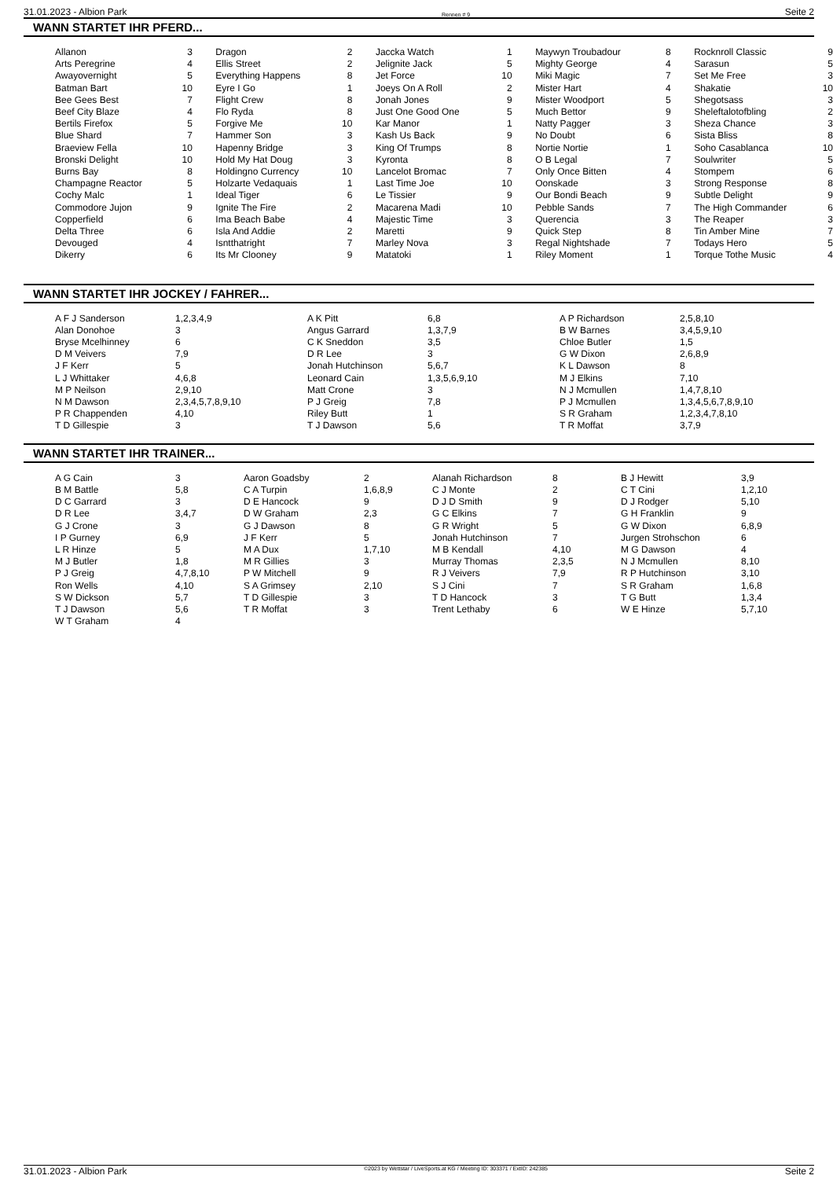31.01.2023 - Albion Park Rennen # 9 Seite 2
WANN STARTET IHR PFERD...
| Allanon | 3 | | Dragon | 2 | | Jaccka Watch | 1 | | Maywyn Troubadour | 8 | | Rocknroll Classic | 9 |
| Arts Peregrine | 4 | | Ellis Street | 2 | | Jelignite Jack | 5 | | Mighty George | 4 | | Sarasun | 5 |
| Awayovernight | 5 | | Everything Happens | 8 | | Jet Force | 10 | | Miki Magic | 7 | | Set Me Free | 3 |
| Batman Bart | 10 | | Eyre I Go | 1 | | Joeys On A Roll | 2 | | Mister Hart | 4 | | Shakatie | 10 |
| Bee Gees Best | 7 | | Flight Crew | 8 | | Jonah Jones | 9 | | Mister Woodport | 5 | | Shegotsass | 3 |
| Beef City Blaze | 4 | | Flo Ryda | 8 | | Just One Good One | 5 | | Much Bettor | 9 | | Sheleftalotofbling | 2 |
| Bertils Firefox | 5 | | Forgive Me | 10 | | Kar Manor | 1 | | Natty Pagger | 3 | | Sheza Chance | 3 |
| Blue Shard | 7 | | Hammer Son | 3 | | Kash Us Back | 9 | | No Doubt | 6 | | Sista Bliss | 8 |
| Braeview Fella | 10 | | Hapenny Bridge | 3 | | King Of Trumps | 8 | | Nortie Nortie | 1 | | Soho Casablanca | 10 |
| Bronski Delight | 10 | | Hold My Hat Doug | 3 | | Kyronta | 8 | | O B Legal | 7 | | Soulwriter | 5 |
| Burns Bay | 8 | | Holdingno Currency | 10 | | Lancelot Bromac | 7 | | Only Once Bitten | 4 | | Stompem | 6 |
| Champagne Reactor | 5 | | Holzarte Vedaquais | 1 | | Last Time Joe | 10 | | Oonskade | 3 | | Strong Response | 8 |
| Cochy Malc | 1 | | Ideal Tiger | 6 | | Le Tissier | 9 | | Our Bondi Beach | 9 | | Subtle Delight | 9 |
| Commodore Jujon | 9 | | Ignite The Fire | 2 | | Macarena Madi | 10 | | Pebble Sands | 7 | | The High Commander | 6 |
| Copperfield | 6 | | Ima Beach Babe | 4 | | Majestic Time | 3 | | Querencia | 3 | | The Reaper | 3 |
| Delta Three | 6 | | Isla And Addie | 2 | | Maretti | 9 | | Quick Step | 8 | | Tin Amber Mine | 7 |
| Devouged | 4 | | Isntthatright | 7 | | Marley Nova | 3 | | Regal Nightshade | 7 | | Todays Hero | 5 |
| Dikerry | 6 | | Its Mr Clooney | 9 | | Matatoki | 1 | | Riley Moment | 1 | | Torque Tothe Music | 4 |
WANN STARTET IHR JOCKEY / FAHRER...
| A F J Sanderson | 1,2,3,4,9 | A K Pitt | 6,8 | A P Richardson | 2,5,8,10 |
| Alan Donohoe | 3 | Angus Garrard | 1,3,7,9 | B W Barnes | 3,4,5,9,10 |
| Bryse Mcelhinney | 6 | C K Sneddon | 3,5 | Chloe Butler | 1,5 |
| D M Veivers | 7,9 | D R Lee | 3 | G W Dixon | 2,6,8,9 |
| J F Kerr | 5 | Jonah Hutchinson | 5,6,7 | K L Dawson | 8 |
| L J Whittaker | 4,6,8 | Leonard Cain | 1,3,5,6,9,10 | M J Elkins | 7,10 |
| M P Neilson | 2,9,10 | Matt Crone | 3 | N J Mcmullen | 1,4,7,8,10 |
| N M Dawson | 2,3,4,5,7,8,9,10 | P J Greig | 7,8 | P J Mcmullen | 1,3,4,5,6,7,8,9,10 |
| P R Chappenden | 4,10 | Riley Butt | 1 | S R Graham | 1,2,3,4,7,8,10 |
| T D Gillespie | 3 | T J Dawson | 5,6 | T R Moffat | 3,7,9 |
WANN STARTET IHR TRAINER...
| A G Cain | 3 | Aaron Goadsby | 2 | Alanah Richardson | 8 | B J Hewitt | 3,9 |
| B M Battle | 5,8 | C A Turpin | 1,6,8,9 | C J Monte | 2 | C T Cini | 1,2,10 |
| D C Garrard | 3 | D E Hancock | 9 | D J D Smith | 9 | D J Rodger | 5,10 |
| D R Lee | 3,4,7 | D W Graham | 2,3 | G C Elkins | 7 | G H Franklin | 9 |
| G J Crone | 3 | G J Dawson | 8 | G R Wright | 5 | G W Dixon | 6,8,9 |
| I P Gurney | 6,9 | J F Kerr | 5 | Jonah Hutchinson | 7 | Jurgen Strohschon | 6 |
| L R Hinze | 5 | M A Dux | 1,7,10 | M B Kendall | 4,10 | M G Dawson | 4 |
| M J Butler | 1,8 | M R Gillies | 3 | Murray Thomas | 2,3,5 | N J Mcmullen | 8,10 |
| P J Greig | 4,7,8,10 | P W Mitchell | 9 | R J Veivers | 7,9 | R P Hutchinson | 3,10 |
| Ron Wells | 4,10 | S A Grimsey | 2,10 | S J Cini | 7 | S R Graham | 1,6,8 |
| S W Dickson | 5,7 | T D Gillespie | 3 | T D Hancock | 3 | T G Butt | 1,3,4 |
| T J Dawson | 5,6 | T R Moffat | 3 | Trent Lethaby | 6 | W E Hinze | 5,7,10 |
| W T Graham | 4 | | | | | | |
31.01.2023 - Albion Park ©2023 by Wettstar / LiveSports.at KG / Meeting ID: 303371 / ExtID: 242385 Seite 2